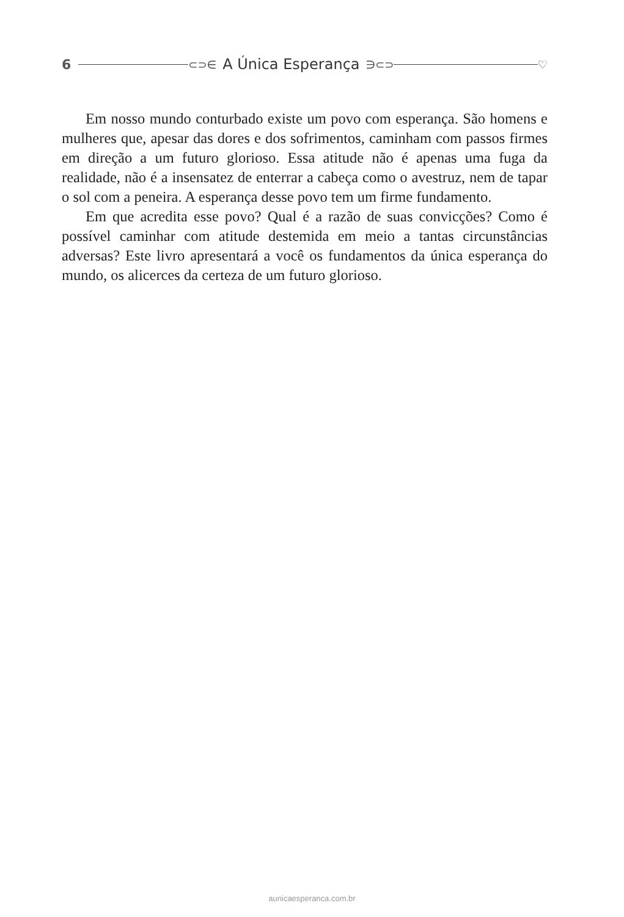6 ⊂⊃∈ A Única Esperança ∋⊂⊃ ♡
Em nosso mundo conturbado existe um povo com esperança. São homens e mulheres que, apesar das dores e dos sofrimentos, caminham com passos firmes em direção a um futuro glorioso. Essa atitude não é apenas uma fuga da realidade, não é a insensatez de enterrar a cabeça como o avestruz, nem de tapar o sol com a peneira. A esperança desse povo tem um firme fundamento.
Em que acredita esse povo? Qual é a razão de suas convicções? Como é possível caminhar com atitude destemida em meio a tantas circunstâncias adversas? Este livro apresentará a você os fundamentos da única esperança do mundo, os alicerces da certeza de um futuro glorioso.
aunicaesperanca.com.br